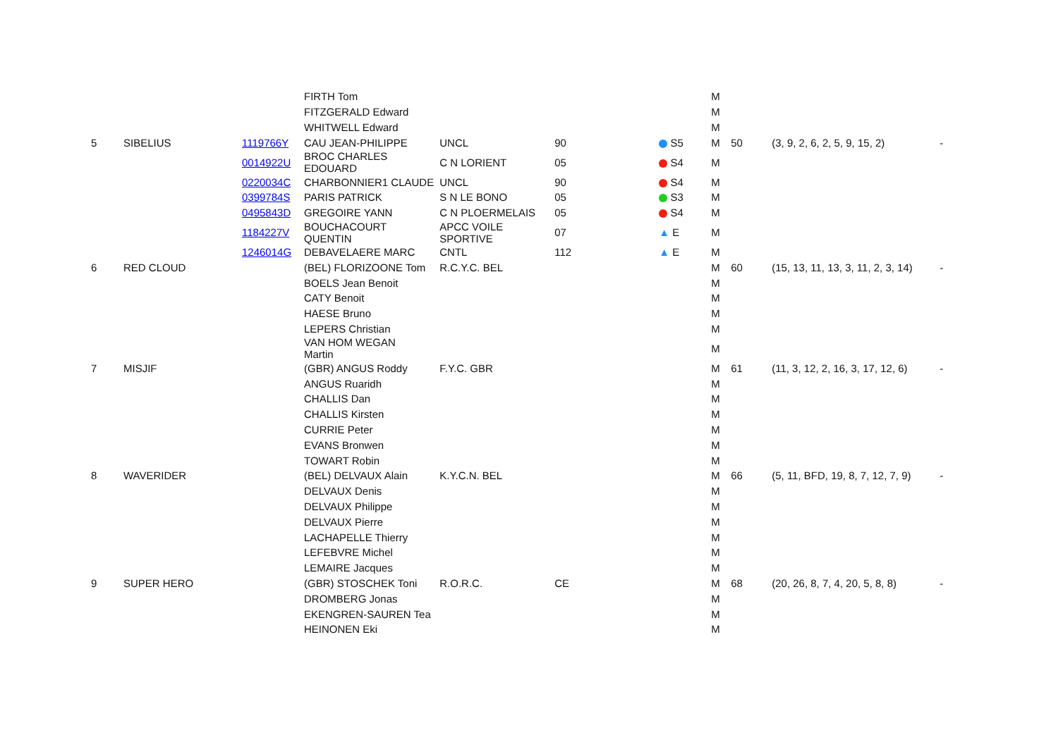| | | | FIRTH Tom | | | | M | | | |
| | | | FITZGERALD Edward | | | | M | | | |
| | | | WHITWELL Edward | | | | M | | | |
| 5 | SIBELIUS | 1119766Y | CAU JEAN-PHILIPPE | UNCL | 90 | S5 | M | 50 | (3, 9, 2, 6, 2, 5, 9, 15, 2) | - |
| | | 0014922U | BROC CHARLES EDOUARD | C N LORIENT | 05 | S4 | M | | | |
| | | 0220034C | CHARBONNIER1 CLAUDE | UNCL | 90 | S4 | M | | | |
| | | 0399784S | PARIS PATRICK | S N LE BONO | 05 | S3 | M | | | |
| | | 0495843D | GREGOIRE YANN | C N PLOERMELAIS | 05 | S4 | M | | | |
| | | 1184227V | BOUCHACOURT QUENTIN | APCC VOILE SPORTIVE | 07 | ▲ E | M | | | |
| | | 1246014G | DEBAVELAERE MARC | CNTL | 112 | ▲ E | M | | | |
| 6 | RED CLOUD | | (BEL) FLORIZOONE Tom | R.C.Y.C. BEL | | | M | 60 | (15, 13, 11, 13, 3, 11, 2, 3, 14) | - |
| | | | BOELS Jean Benoit | | | | M | | | |
| | | | CATY Benoit | | | | M | | | |
| | | | HAESE Bruno | | | | M | | | |
| | | | LEPERS Christian | | | | M | | | |
| | | | VAN HOM WEGAN Martin | | | | M | | | |
| 7 | MISJIF | | (GBR) ANGUS Roddy | F.Y.C. GBR | | | M | 61 | (11, 3, 12, 2, 16, 3, 17, 12, 6) | - |
| | | | ANGUS Ruaridh | | | | M | | | |
| | | | CHALLIS Dan | | | | M | | | |
| | | | CHALLIS Kirsten | | | | M | | | |
| | | | CURRIE Peter | | | | M | | | |
| | | | EVANS Bronwen | | | | M | | | |
| | | | TOWART Robin | | | | M | | | |
| 8 | WAVERIDER | | (BEL) DELVAUX Alain | K.Y.C.N. BEL | | | M | 66 | (5, 11, BFD, 19, 8, 7, 12, 7, 9) | - |
| | | | DELVAUX Denis | | | | M | | | |
| | | | DELVAUX Philippe | | | | M | | | |
| | | | DELVAUX Pierre | | | | M | | | |
| | | | LACHAPELLE Thierry | | | | M | | | |
| | | | LEFEBVRE Michel | | | | M | | | |
| | | | LEMAIRE Jacques | | | | M | | | |
| 9 | SUPER HERO | | (GBR) STOSCHEK Toni | R.O.R.C. | CE | | M | 68 | (20, 26, 8, 7, 4, 20, 5, 8, 8) | - |
| | | | DROMBERG Jonas | | | | M | | | |
| | | | EKENGREN-SAUREN Tea | | | | M | | | |
| | | | HEINONEN Eki | | | | M | | | |